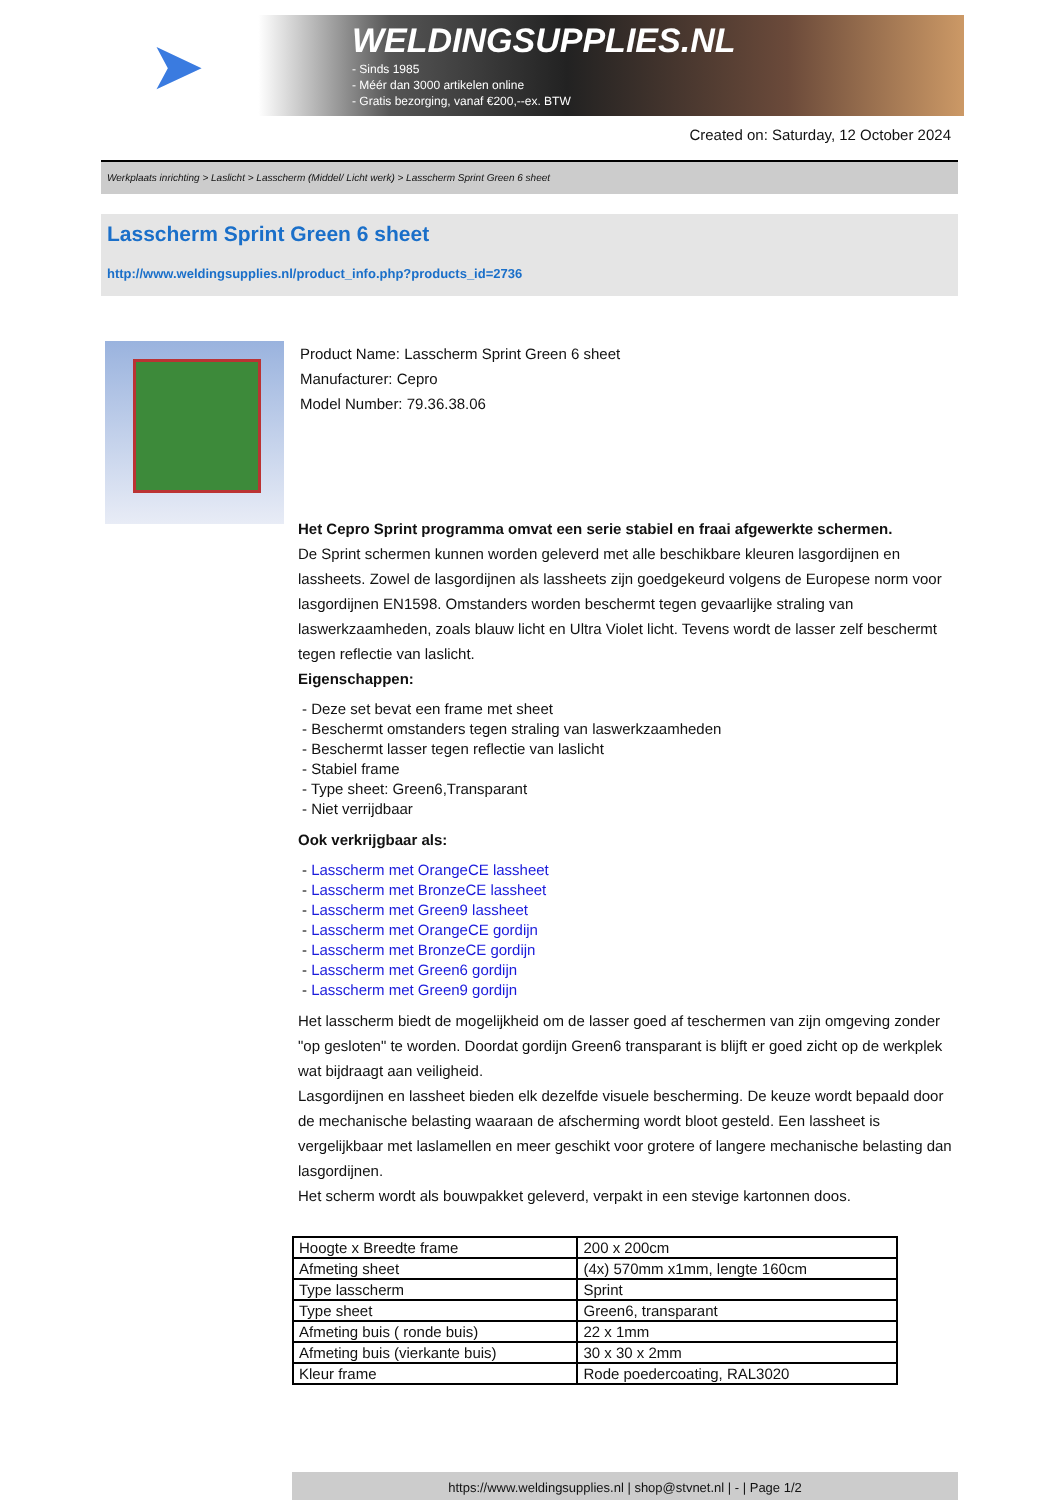➤
WELDINGSUPPLIES.NL
- Sinds 1985
- Méér dan 3000 artikelen online
- Gratis bezorging, vanaf €200,--ex. BTW
Created on: Saturday, 12 October 2024
Werkplaats inrichting > Laslicht > Lasscherm (Middel/ Licht werk) > Lasscherm Sprint Green 6 sheet
Lasscherm Sprint Green 6 sheet
http://www.weldingsupplies.nl/product_info.php?products_id=2736
Product Name: Lasscherm Sprint Green 6 sheet
Manufacturer: Cepro
Model Number: 79.36.38.06
Het Cepro Sprint programma omvat een serie stabiel en fraai afgewerkte schermen.
De Sprint schermen kunnen worden geleverd met alle beschikbare kleuren lasgordijnen en lassheets. Zowel de lasgordijnen als lassheets zijn goedgekeurd volgens de Europese norm voor lasgordijnen EN1598. Omstanders worden beschermt tegen gevaarlijke straling van laswerkzaamheden, zoals blauw licht en Ultra Violet licht. Tevens wordt de lasser zelf beschermt tegen reflectie van laslicht.
Eigenschappen:
- Deze set bevat een frame met sheet
- Beschermt omstanders tegen straling van laswerkzaamheden
- Beschermt lasser tegen reflectie van laslicht
- Stabiel frame
- Type sheet: Green6,Transparant
- Niet verrijdbaar
Ook verkrijgbaar als:
- Lasscherm met OrangeCE lassheet
- Lasscherm met BronzeCE lassheet
- Lasscherm met Green9 lassheet
- Lasscherm met OrangeCE gordijn
- Lasscherm met BronzeCE gordijn
- Lasscherm met Green6 gordijn
- Lasscherm met Green9 gordijn
Het lasscherm biedt de mogelijkheid om de lasser goed af teschermen van zijn omgeving zonder "op gesloten" te worden. Doordat gordijn Green6 transparant is blijft er goed zicht op de werkplek wat bijdraagt aan veiligheid.
Lasgordijnen en lassheet bieden elk dezelfde visuele bescherming. De keuze wordt bepaald door de mechanische belasting waaraan de afscherming wordt bloot gesteld. Een lassheet is vergelijkbaar met laslamellen en meer geschikt voor grotere of langere mechanische belasting dan lasgordijnen.
Het scherm wordt als bouwpakket geleverd, verpakt in een stevige kartonnen doos.
| Hoogte x Breedte frame | 200 x 200cm |
| Afmeting sheet | (4x) 570mm x1mm, lengte 160cm |
| Type lasscherm | Sprint |
| Type sheet | Green6, transparant |
| Afmeting buis ( ronde buis) | 22 x 1mm |
| Afmeting buis (vierkante buis) | 30 x 30 x 2mm |
| Kleur frame | Rode poedercoating, RAL3020 |
https://www.weldingsupplies.nl | shop@stvnet.nl | - | Page 1/2